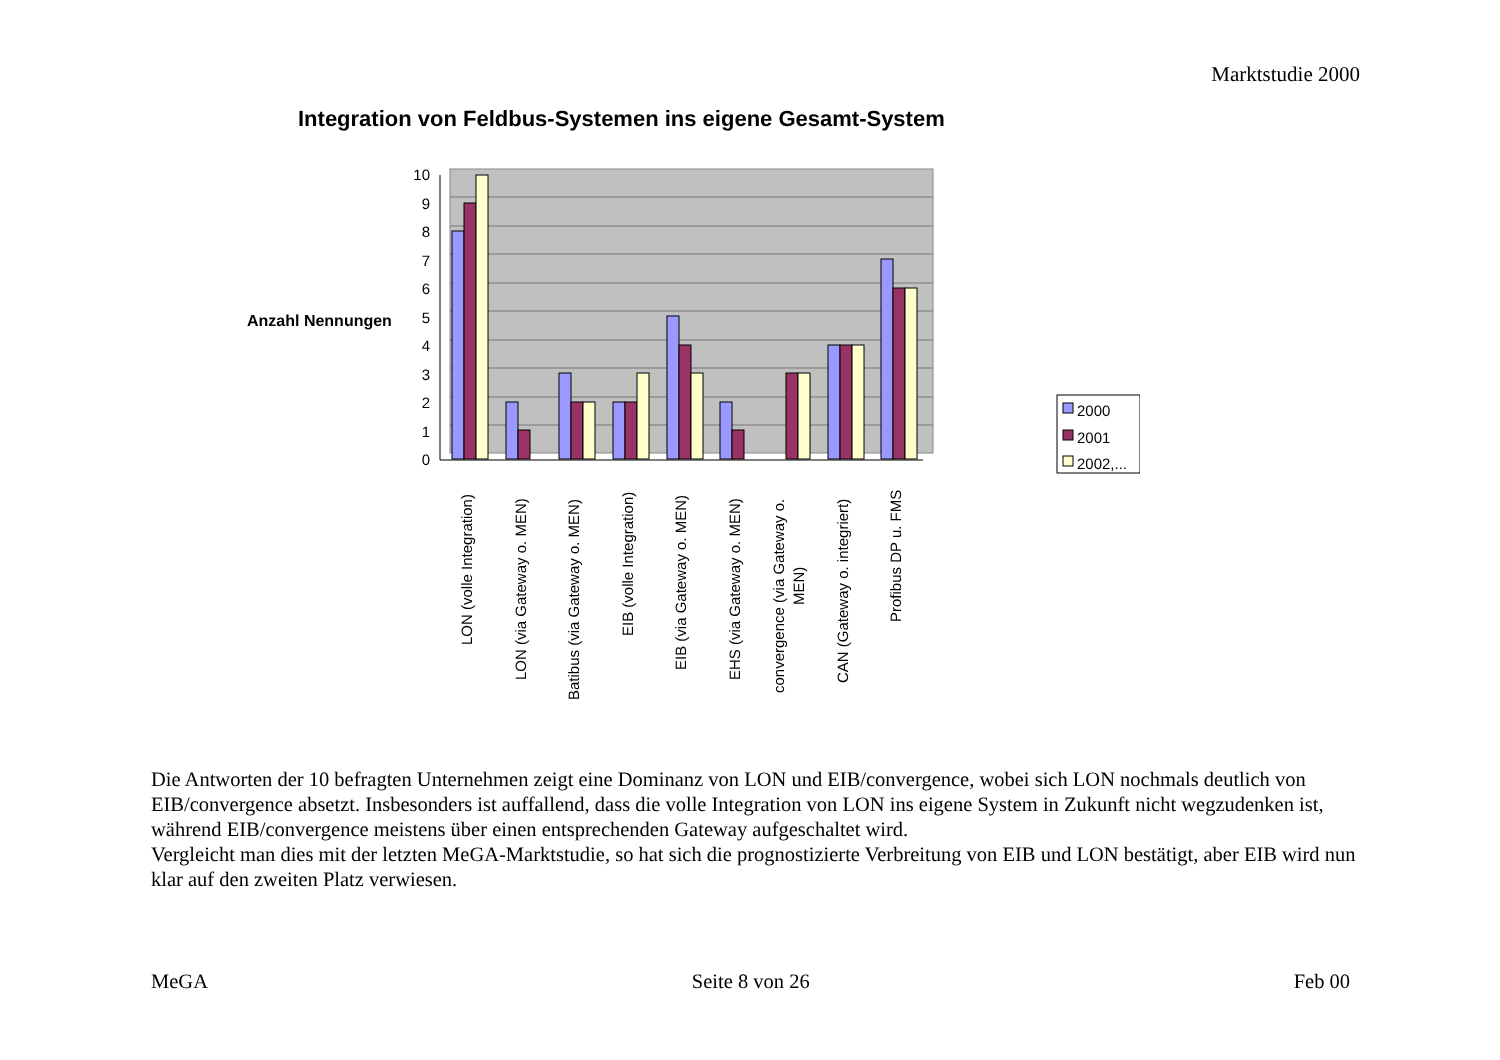Marktstudie 2000
Integration von Feldbus-Systemen ins eigene Gesamt-System
Anzahl Nennungen
0
1
2
3
4
5
6
7
8
9
10
LON (volle Integration)
LON (via Gateway o. MEN)
Batibus (via Gateway o. MEN)
EIB (volle Integration)
EIB (via Gateway o. MEN)
EHS (via Gateway o. MEN)
convergence (via Gateway o.
MEN)
CAN (Gateway o. integriert)
Profibus DP u. FMS
2000
2001
2002,...
Die Antworten der 10 befragten Unternehmen zeigt eine Dominanz von LON und EIB/convergence, wobei sich LON nochmals deutlich von EIB/convergence absetzt. Insbesonders ist auffallend, dass die volle Integration von LON ins eigene System in Zukunft nicht wegzudenken ist, während EIB/convergence meistens über einen entsprechenden Gateway aufgeschaltet wird.
Vergleicht man dies mit der letzten MeGA-Marktstudie, so hat sich die prognostizierte Verbreitung von EIB und LON bestätigt, aber EIB wird nun klar auf den zweiten Platz verwiesen.
MeGA Seite 8 von 26 Feb 00